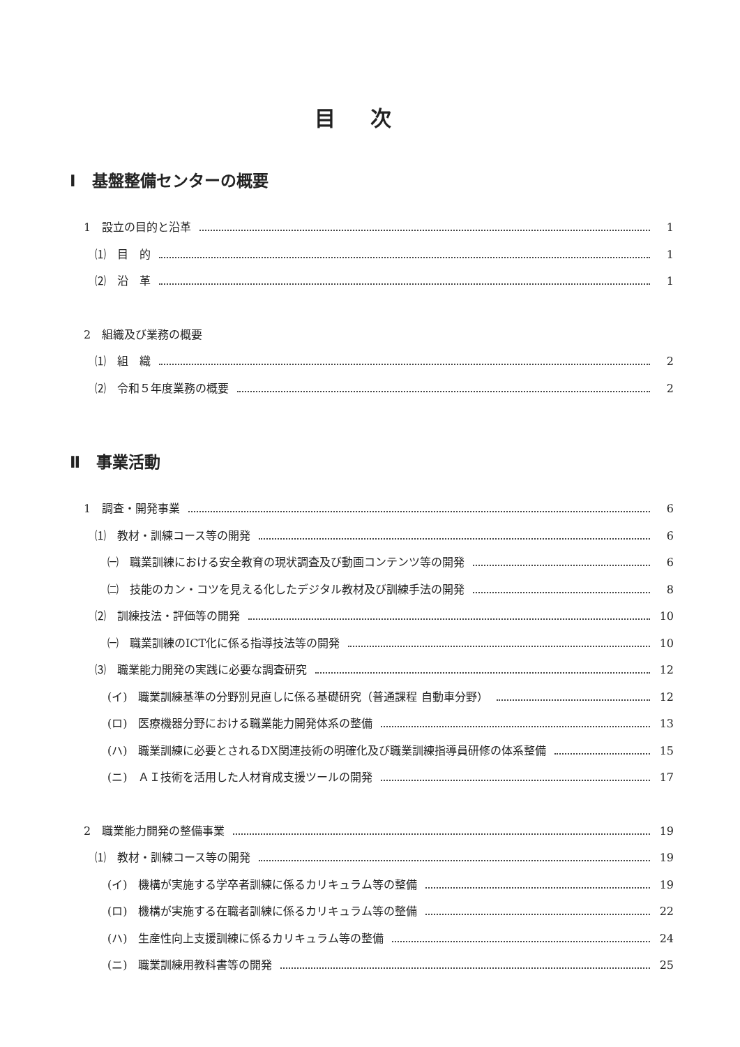目次
Ⅰ　基盤整備センターの概要
1　設立の目的と沿革 1
⑴　目　的 1
⑵　沿　革 1
2　組織及び業務の概要
⑴　組　織 2
⑵　令和５年度業務の概要 2
Ⅱ　事業活動
1　調査・開発事業 6
⑴　教材・訓練コース等の開発 6
㈠　職業訓練における安全教育の現状調査及び動画コンテンツ等の開発 6
㈡　技能のカン・コツを見える化したデジタル教材及び訓練手法の開発 8
⑵　訓練技法・評価等の開発 10
㈠　職業訓練のICT化に係る指導技法等の開発 10
⑶　職業能力開発の実践に必要な調査研究 12
(イ)　職業訓練基準の分野別見直しに係る基礎研究（普通課程 自動車分野） 12
(ロ)　医療機器分野における職業能力開発体系の整備 13
(ハ)　職業訓練に必要とされるDX関連技術の明確化及び職業訓練指導員研修の体系整備 15
(ニ)　ＡＩ技術を活用した人材育成支援ツールの開発 17
2　職業能力開発の整備事業 19
⑴　教材・訓練コース等の開発 19
(イ)　機構が実施する学卒者訓練に係るカリキュラム等の整備 19
(ロ)　機構が実施する在職者訓練に係るカリキュラム等の整備 22
(ハ)　生産性向上支援訓練に係るカリキュラム等の整備 24
(ニ)　職業訓練用教科書等の開発 25